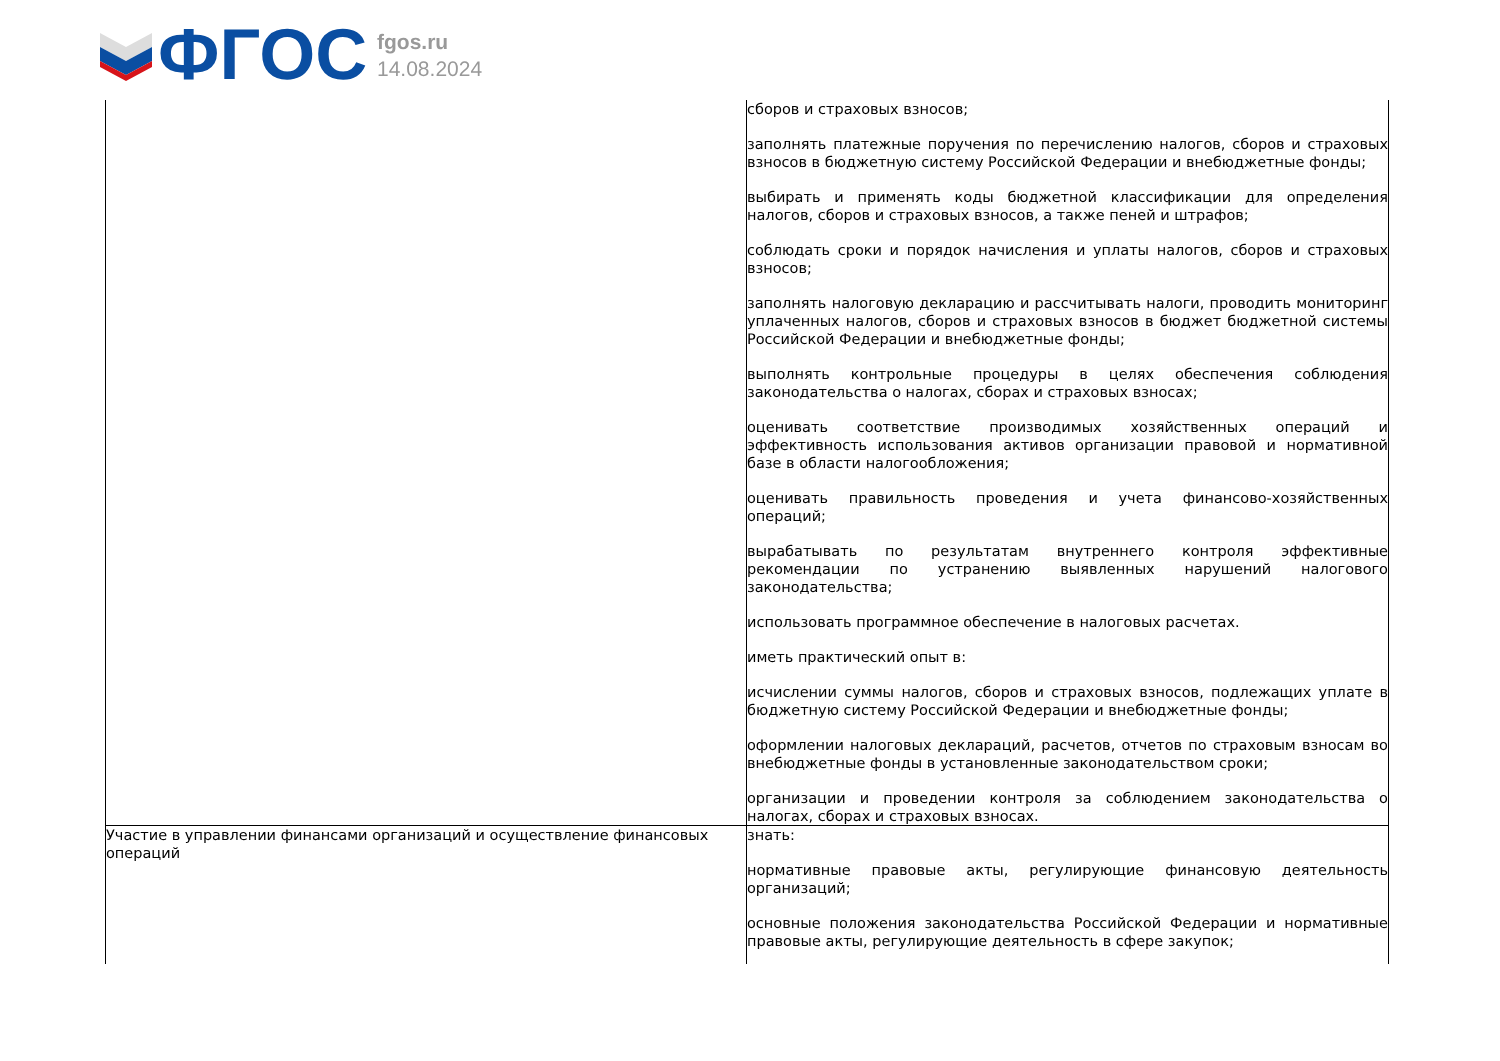ФГОС
fgos.ru
14.08.2024
| | сборов и страховых взносов; заполнять платежные поручения по перечислению налогов, сборов и страховых взносов в бюджетную систему Российской Федерации и внебюджетные фонды; выбирать и применять коды бюджетной классификации для определения налогов, сборов и страховых взносов, а также пеней и штрафов; соблюдать сроки и порядок начисления и уплаты налогов, сборов и страховых взносов; заполнять налоговую декларацию и рассчитывать налоги, проводить мониторинг уплаченных налогов, сборов и страховых взносов в бюджет бюджетной системы Российской Федерации и внебюджетные фонды; выполнять контрольные процедуры в целях обеспечения соблюдения законодательства о налогах, сборах и страховых взносах; оценивать соответствие производимых хозяйственных операций и эффективность использования активов организации правовой и нормативной базе в области налогообложения; оценивать правильность проведения и учета финансово-хозяйственных операций; вырабатывать по результатам внутреннего контроля эффективные рекомендации по устранению выявленных нарушений налогового законодательства; использовать программное обеспечение в налоговых расчетах. иметь практический опыт в: исчислении суммы налогов, сборов и страховых взносов, подлежащих уплате в бюджетную систему Российской Федерации и внебюджетные фонды; оформлении налоговых деклараций, расчетов, отчетов по страховым взносам во внебюджетные фонды в установленные законодательством сроки; организации и проведении контроля за соблюдением законодательства о налогах, сборах и страховых взносах. |
| Участие в управлении финансами организаций и осуществление финансовых операций | знать: нормативные правовые акты, регулирующие финансовую деятельность организаций; основные положения законодательства Российской Федерации и нормативные правовые акты, регулирующие деятельность в сфере закупок; |